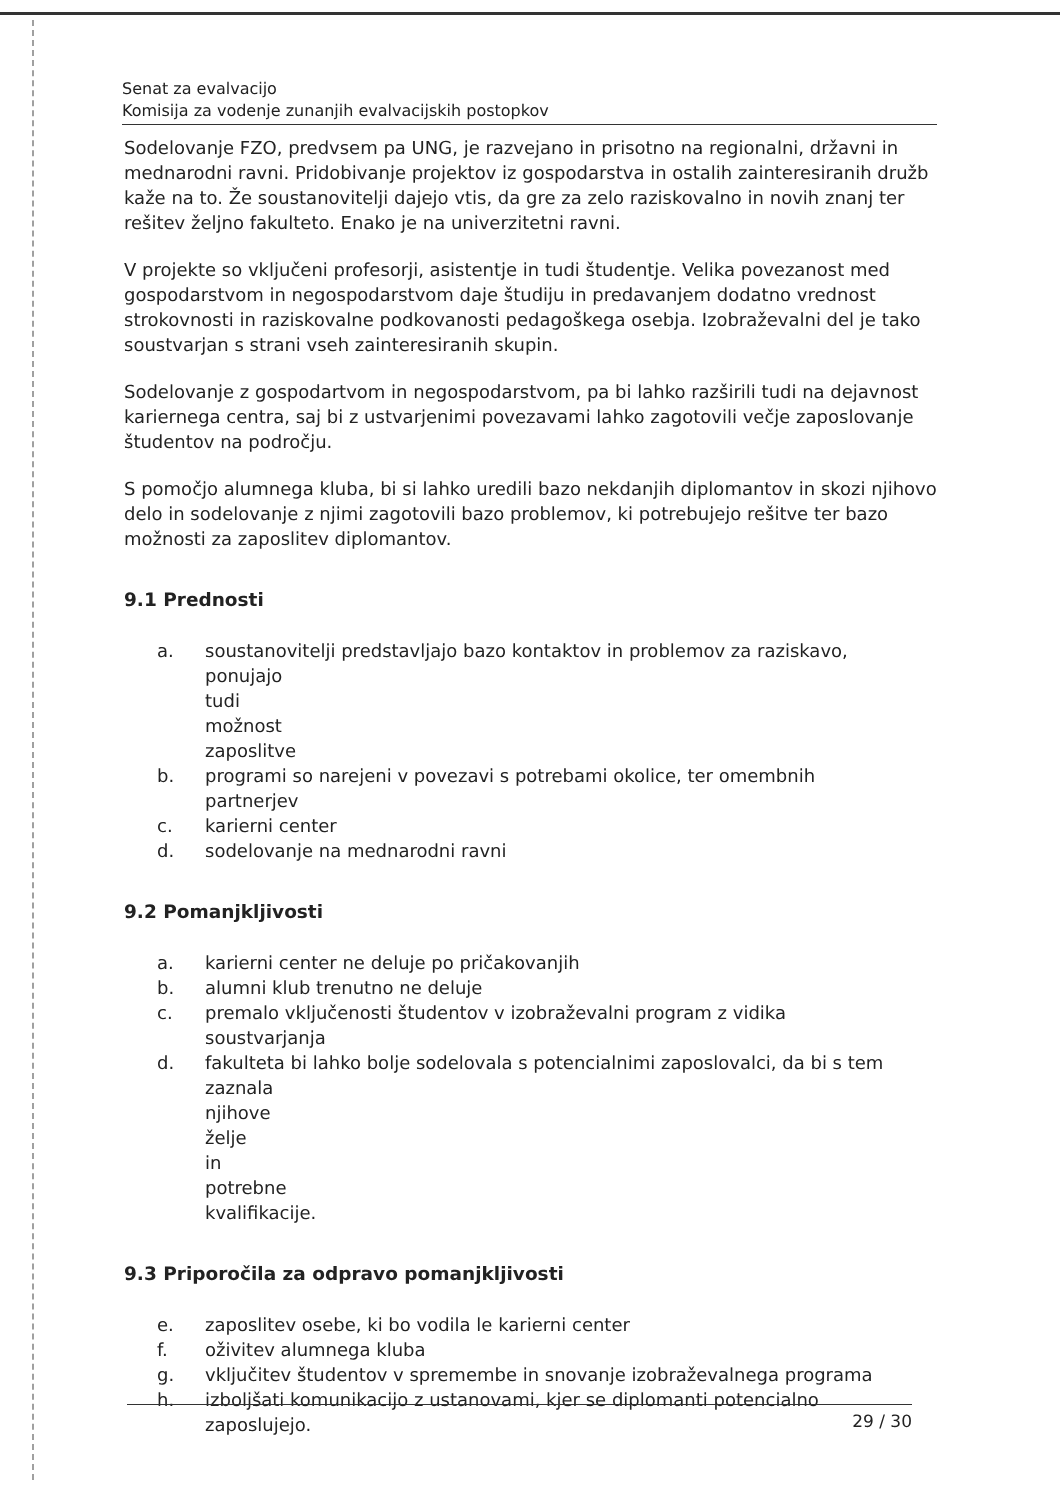Senat za evalvacijo
Komisija za vodenje zunanjih evalvacijskih postopkov
Sodelovanje FZO, predvsem pa UNG, je razvejano in prisotno na regionalni, državni in mednarodni ravni. Pridobivanje projektov iz gospodarstva in ostalih zainteresiranih družb kaže na to. Že soustanovitelji dajejo vtis, da gre za zelo raziskovalno in novih znanj ter rešitev željno fakulteto. Enako je na univerzitetni ravni.
V projekte so vključeni profesorji, asistentje in tudi študentje. Velika povezanost med gospodarstvom in negospodarstvom daje študiju in predavanjem dodatno vrednost strokovnosti in raziskovalne podkovanosti pedagoškega osebja. Izobraževalni del je tako soustvarjan s strani vseh zainteresiranih skupin.
Sodelovanje z gospodartvom in negospodarstvom, pa bi lahko razširili tudi na dejavnost kariernega centra, saj bi z ustvarjenimi povezavami lahko zagotovili večje zaposlovanje študentov na področju.
S pomočjo alumnega kluba, bi si lahko uredili bazo nekdanjih diplomantov in skozi njihovo delo in sodelovanje z njimi zagotovili bazo problemov, ki potrebujejo rešitve ter bazo možnosti za zaposlitev diplomantov.
9.1 Prednosti
a. soustanovitelji predstavljajo bazo kontaktov in problemov za raziskavo,
ponujajo tudi možnost zaposlitve
b. programi so narejeni v povezavi s potrebami okolice, ter omembnih
partnerjev
c. karierni center
d. sodelovanje na mednarodni ravni
9.2 Pomanjkljivosti
a. karierni center ne deluje po pričakovanjih
b. alumni klub trenutno ne deluje
c. premalo vključenosti študentov v izobraževalni program z vidika
soustvarjanja
d. fakulteta bi lahko bolje sodelovala s potencialnimi zaposlovalci, da bi s tem
zaznala njihove želje in potrebne kvalifikacije.
9.3 Priporočila za odpravo pomanjkljivosti
e. zaposlitev osebe, ki bo vodila le karierni center
f. oživitev alumnega kluba
g. vključitev študentov v spremembe in snovanje izobraževalnega programa
h. izboljšati komunikacijo z ustanovami, kjer se diplomanti potencialno
zaposlujejo.
29 / 30